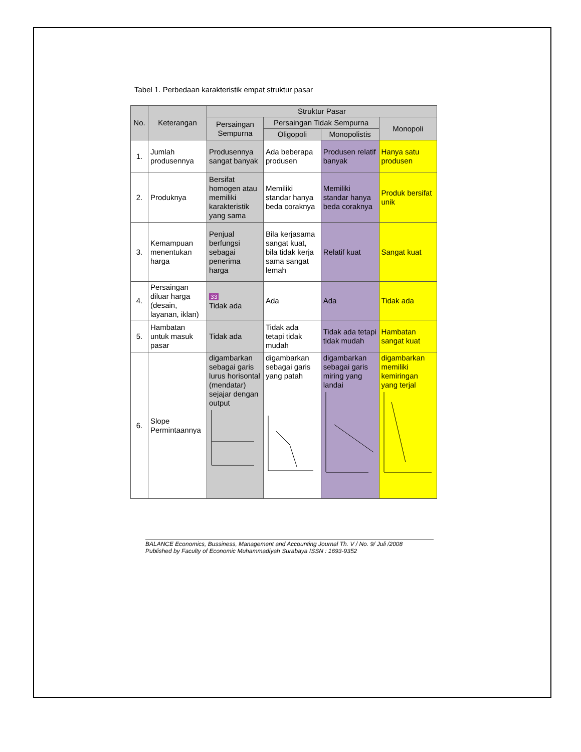Tabel 1. Perbedaan karakteristik empat struktur pasar
| No. | Keterangan | Struktur Pasar | | | |
| --- | --- | --- | --- | --- | --- |
| | | Persaingan Sempurna | Persaingan Tidak Sempurna | | Monopoli |
| | | | Oligopoli | Monopolistis | |
| 1. | Jumlah produsennya | Produsennya sangat banyak | Ada beberapa produsen | Produsen relatif banyak | Hanya satu produsen |
| 2. | Produknya | Bersifat homogen atau memiliki karakteristik yang sama | Memiliki standar hanya beda coraknya | Memiliki standar hanya beda coraknya | Produk bersifat unik |
| 3. | Kemampuan menentukan harga | Penjual berfungsi sebagai penerima harga | Bila kerjasama sangat kuat, bila tidak kerja sama sangat lemah | Relatif kuat | Sangat kuat |
| 4. | Persaingan diluar harga (desain, layanan, iklan) | 33 Tidak ada | Ada | Ada | Tidak ada |
| 5. | Hambatan untuk masuk pasar | Tidak ada | Tidak ada tetapi tidak mudah | Tidak ada tetapi tidak mudah | Hambatan sangat kuat |
| 6. | Slope Permintaannya | digambarkan sebagai garis lurus horisontal (mendatar) sejajar dengan output | digambarkan sebagai garis yang patah | digambarkan sebagai garis miring yang landai | digambarkan memiliki kemiringan yang terjal |
BALANCE Economics, Bussiness, Management and Accounting Journal Th. V / No. 9/ Juli /2008
Published by Faculty of Economic Muhammadiyah Surabaya ISSN : 1693-9352